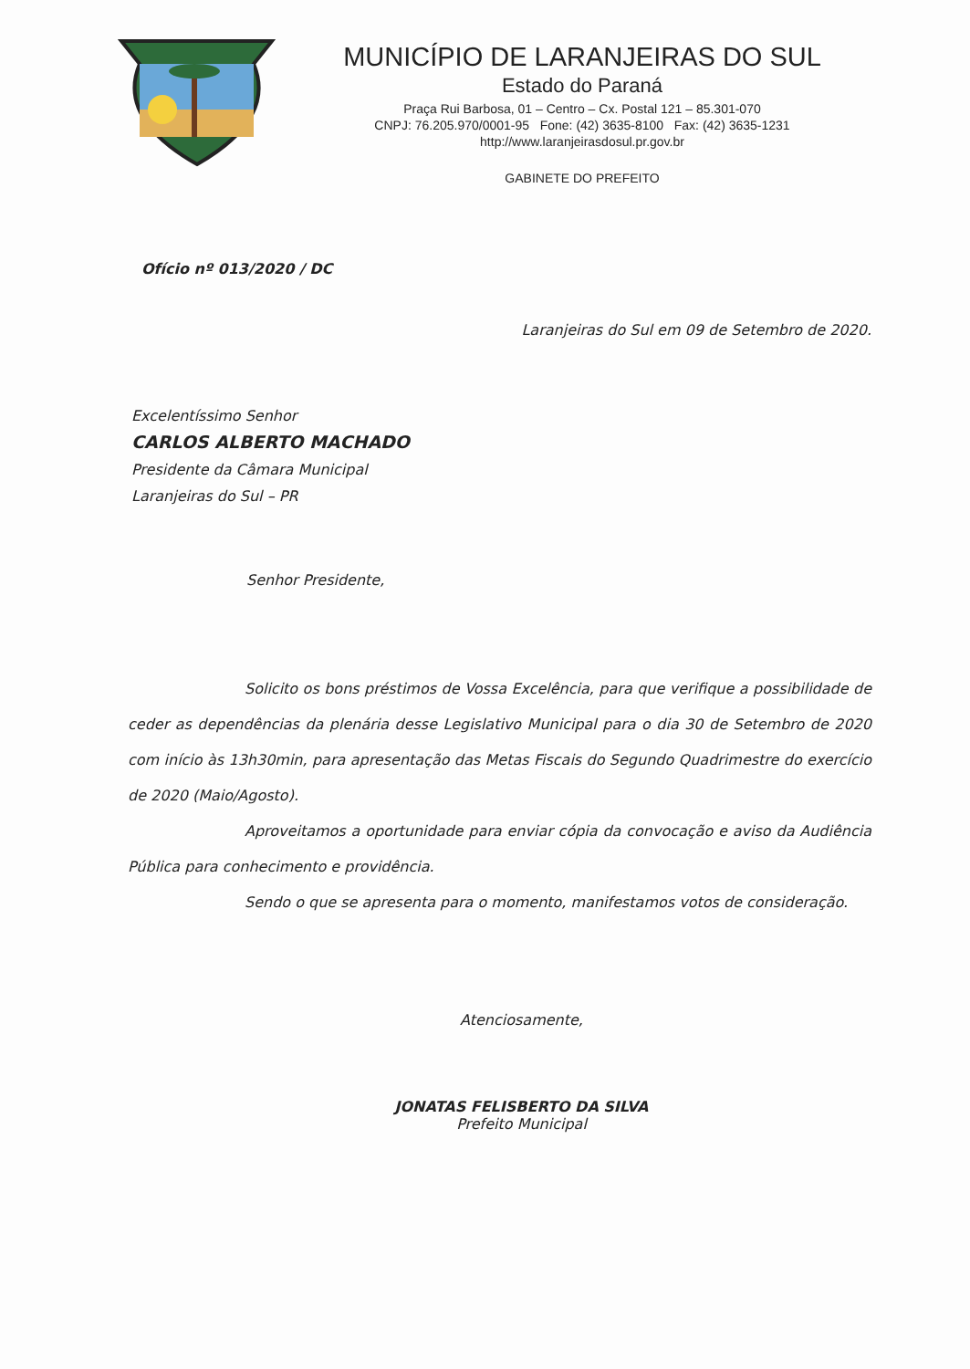MUNICÍPIO DE LARANJEIRAS DO SUL
Estado do Paraná
Praça Rui Barbosa, 01 – Centro – Cx. Postal 121 – 85.301-070
CNPJ: 76.205.970/0001-95 Fone: (42) 3635-8100 Fax: (42) 3635-1231
http://www.laranjeirasdosul.pr.gov.br
GABINETE DO PREFEITO
Ofício nº 013/2020 / DC
Laranjeiras do Sul em 09 de Setembro de 2020.
Excelentíssimo Senhor
CARLOS ALBERTO MACHADO
Presidente da Câmara Municipal
Laranjeiras do Sul – PR
Senhor Presidente,
Solicito os bons préstimos de Vossa Excelência, para que verifique a possibilidade de ceder as dependências da plenária desse Legislativo Municipal para o dia 30 de Setembro de 2020 com início às 13h30min, para apresentação das Metas Fiscais do Segundo Quadrimestre do exercício de 2020 (Maio/Agosto).
Aproveitamos a oportunidade para enviar cópia da convocação e aviso da Audiência Pública para conhecimento e providência.
Sendo o que se apresenta para o momento, manifestamos votos de consideração.
Atenciosamente,
JONATAS FELISBERTO DA SILVA
Prefeito Municipal